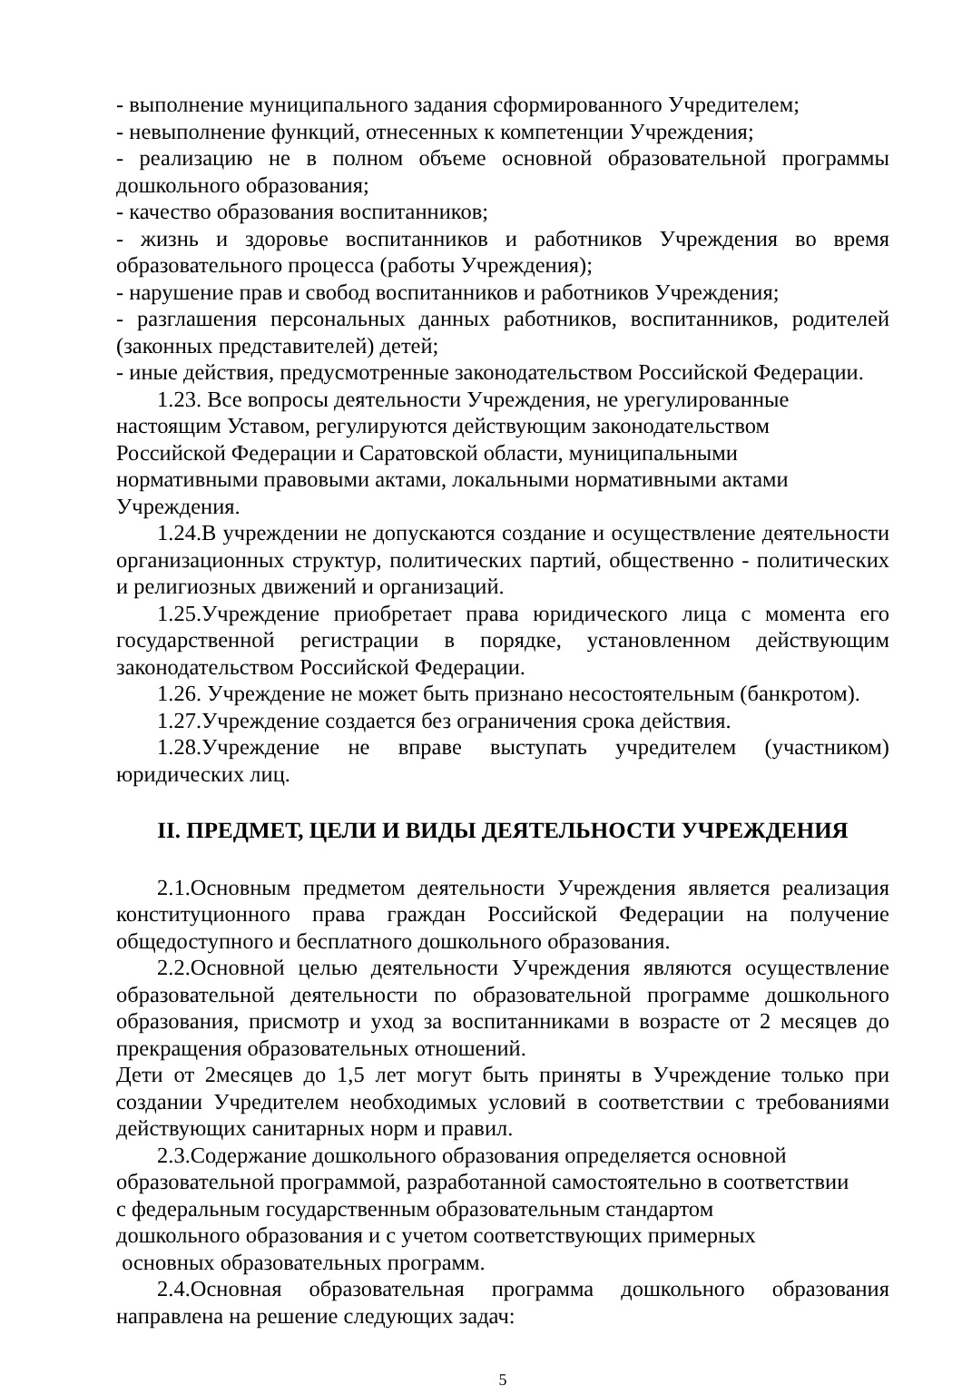- выполнение муниципального задания сформированного Учредителем;
- невыполнение функций, отнесенных к компетенции Учреждения;
- реализацию не в полном объеме основной образовательной программы дошкольного образования;
- качество образования воспитанников;
- жизнь и здоровье воспитанников и работников Учреждения во время образовательного процесса (работы Учреждения);
- нарушение прав и свобод воспитанников и работников Учреждения;
- разглашения персональных данных работников, воспитанников, родителей (законных представителей) детей;
- иные действия, предусмотренные законодательством Российской Федерации.
1.23. Все вопросы деятельности Учреждения, не урегулированные
настоящим Уставом, регулируются действующим законодательством
Российской Федерации и Саратовской области, муниципальными
нормативными правовыми актами, локальными нормативными актами
Учреждения.
1.24.В учреждении не допускаются создание и осуществление деятельности организационных структур, политических партий, общественно - политических и религиозных движений и организаций.
1.25.Учреждение приобретает права юридического лица с момента его государственной регистрации в порядке, установленном действующим законодательством Российской Федерации.
1.26. Учреждение не может быть признано несостоятельным (банкротом).
1.27.Учреждение создается без ограничения срока действия.
1.28.Учреждение не вправе выступать учредителем (участником) юридических лиц.
II. ПРЕДМЕТ, ЦЕЛИ И ВИДЫ ДЕЯТЕЛЬНОСТИ УЧРЕЖДЕНИЯ
2.1.Основным предметом деятельности Учреждения является реализация конституционного права граждан Российской Федерации на получение общедоступного и бесплатного дошкольного образования.
2.2.Основной целью деятельности Учреждения являются осуществление образовательной деятельности по образовательной программе дошкольного образования, присмотр и уход за воспитанниками в возрасте от 2 месяцев до прекращения образовательных отношений.
Дети от 2месяцев до 1,5 лет могут быть приняты в Учреждение только при создании Учредителем необходимых условий в соответствии с требованиями действующих санитарных норм и правил.
2.3.Содержание дошкольного образования определяется основной
образовательной программой, разработанной самостоятельно в соответствии
с федеральным государственным образовательным стандартом
дошкольного образования и с учетом соответствующих примерных
основных образовательных программ.
2.4.Основная образовательная программа дошкольного образования направлена на решение следующих задач:
5